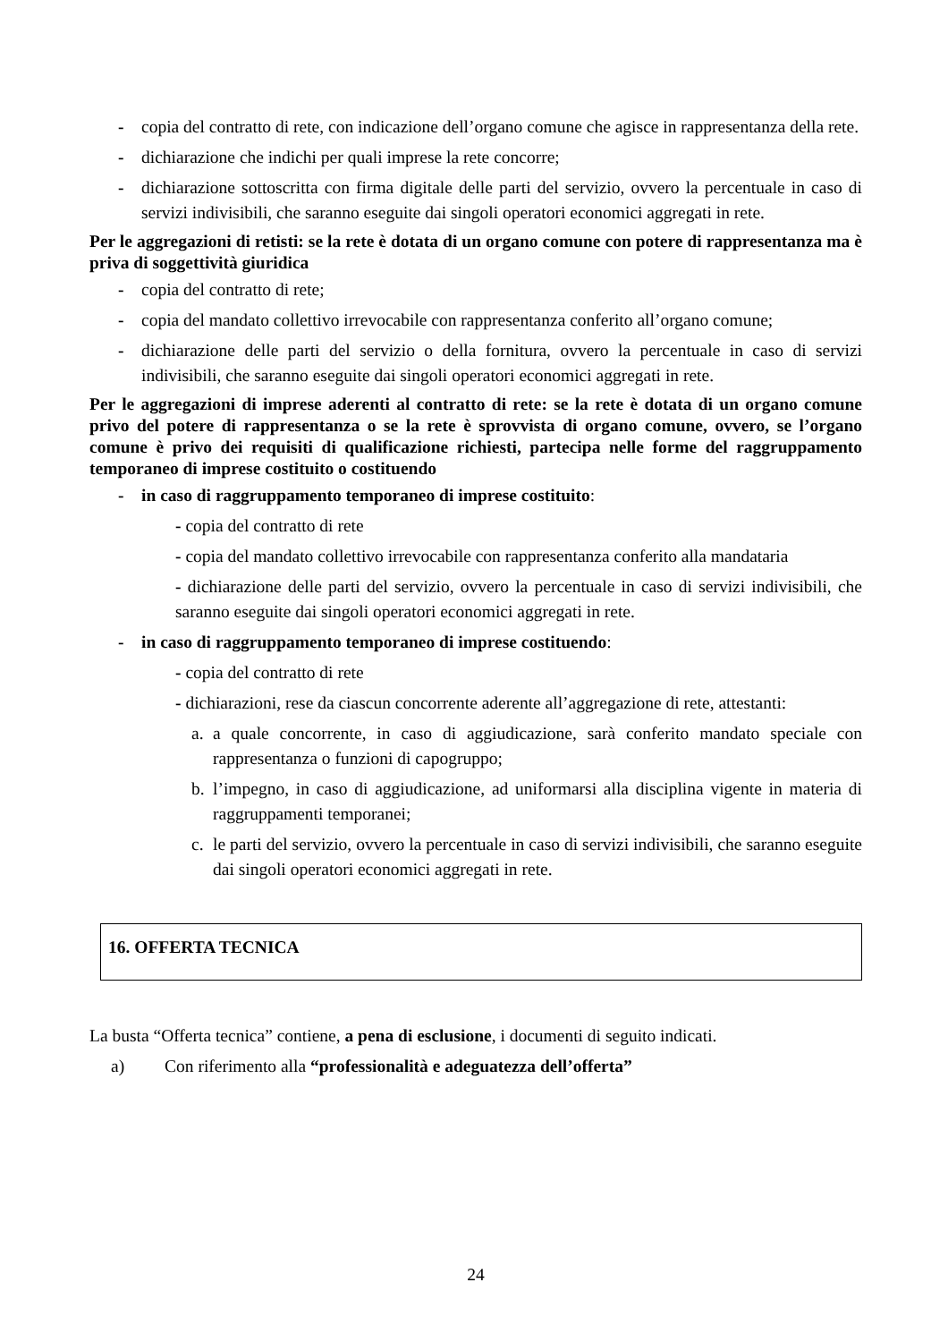- copia del contratto di rete, con indicazione dell’organo comune che agisce in rappresentanza della rete.
- dichiarazione che indichi per quali imprese la rete concorre;
- dichiarazione sottoscritta con firma digitale delle parti del servizio, ovvero la percentuale in caso di servizi indivisibili, che saranno eseguite dai singoli operatori economici aggregati in rete.
Per le aggregazioni di retisti: se la rete è dotata di un organo comune con potere di rappresentanza ma è priva di soggettività giuridica
- copia del contratto di rete;
- copia del mandato collettivo irrevocabile con rappresentanza conferito all’organo comune;
- dichiarazione delle parti del servizio o della fornitura, ovvero la percentuale in caso di servizi indivisibili, che saranno eseguite dai singoli operatori economici aggregati in rete.
Per le aggregazioni di imprese aderenti al contratto di rete: se la rete è dotata di un organo comune privo del potere di rappresentanza o se la rete è sprovvista di organo comune, ovvero, se l’organo comune è privo dei requisiti di qualificazione richiesti, partecipa nelle forme del raggruppamento temporaneo di imprese costituito o costituendo
- in caso di raggruppamento temporaneo di imprese costituito:
- copia del contratto di rete
- copia del mandato collettivo irrevocabile con rappresentanza conferito alla mandataria
- dichiarazione delle parti del servizio, ovvero la percentuale in caso di servizi indivisibili, che saranno eseguite dai singoli operatori economici aggregati in rete.
- in caso di raggruppamento temporaneo di imprese costituendo:
- copia del contratto di rete
- dichiarazioni, rese da ciascun concorrente aderente all’aggregazione di rete, attestanti:
a. a quale concorrente, in caso di aggiudicazione, sarà conferito mandato speciale con rappresentanza o funzioni di capogruppo;
b. l’impegno, in caso di aggiudicazione, ad uniformarsi alla disciplina vigente in materia di raggruppamenti temporanei;
c. le parti del servizio, ovvero la percentuale in caso di servizi indivisibili, che saranno eseguite dai singoli operatori economici aggregati in rete.
16. OFFERTA TECNICA
La busta “Offerta tecnica” contiene, a pena di esclusione, i documenti di seguito indicati.
a) Con riferimento alla “professionalità e adeguatezza dell’offerta”
24